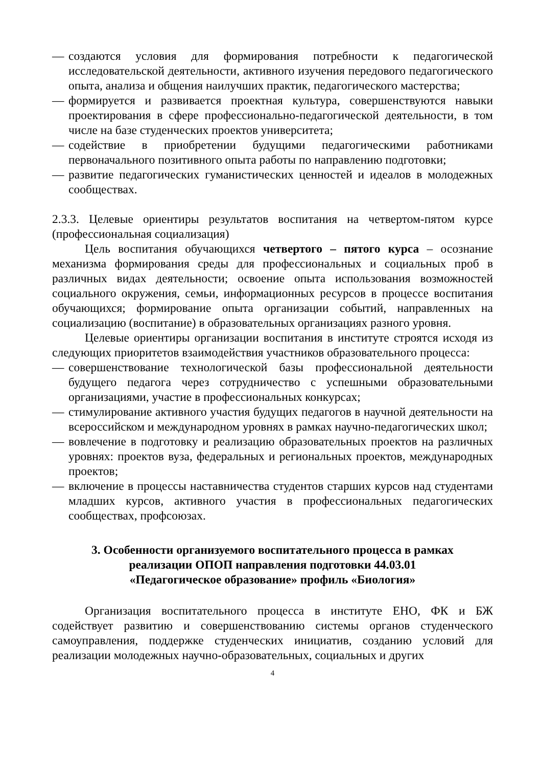— создаются условия для формирования потребности к педагогической исследовательской деятельности, активного изучения передового педагогического опыта, анализа и общения наилучших практик, педагогического мастерства;
— формируется и развивается проектная культура, совершенствуются навыки проектирования в сфере профессионально-педагогической деятельности, в том числе на базе студенческих проектов университета;
— содействие в приобретении будущими педагогическими работниками первоначального позитивного опыта работы по направлению подготовки;
— развитие педагогических гуманистических ценностей и идеалов в молодежных сообществах.
2.3.3. Целевые ориентиры результатов воспитания на четвертом-пятом курсе (профессиональная социализация)
Цель воспитания обучающихся четвертого – пятого курса – осознание механизма формирования среды для профессиональных и социальных проб в различных видах деятельности; освоение опыта использования возможностей социального окружения, семьи, информационных ресурсов в процессе воспитания обучающихся; формирование опыта организации событий, направленных на социализацию (воспитание) в образовательных организациях разного уровня.
Целевые ориентиры организации воспитания в институте строятся исходя из следующих приоритетов взаимодействия участников образовательного процесса:
— совершенствование технологической базы профессиональной деятельности будущего педагога через сотрудничество с успешными образовательными организациями, участие в профессиональных конкурсах;
— стимулирование активного участия будущих педагогов в научной деятельности на всероссийском и международном уровнях в рамках научно-педагогических школ;
— вовлечение в подготовку и реализацию образовательных проектов на различных уровнях: проектов вуза, федеральных и региональных проектов, международных проектов;
— включение в процессы наставничества студентов старших курсов над студентами младших курсов, активного участия в профессиональных педагогических сообществах, профсоюзах.
3. Особенности организуемого воспитательного процесса в рамках
реализации ОПОП направления подготовки 44.03.01
«Педагогическое образование» профиль «Биология»
Организация воспитательного процесса в институте ЕНО, ФК и БЖ содействует развитию и совершенствованию системы органов студенческого самоуправления, поддержке студенческих инициатив, созданию условий для реализации молодежных научно-образовательных, социальных и других
4